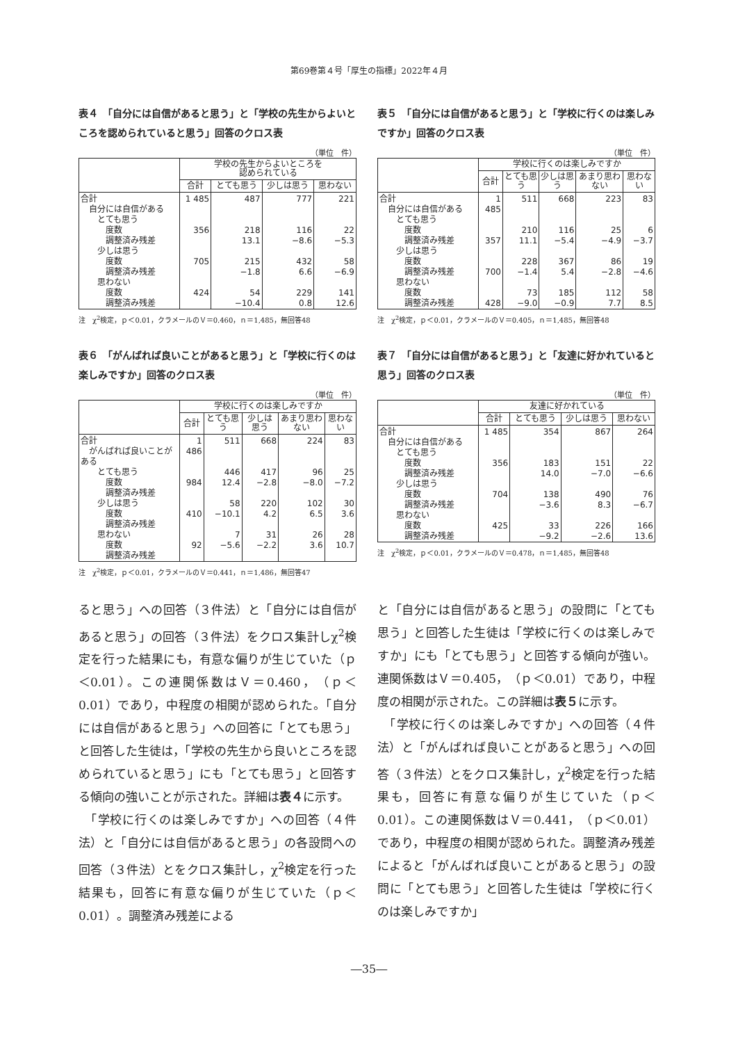第69巻第４号「厚生の指標」2022年４月
表４　「自分には自信があると思う」と「学校の先生からよいところを認められていると思う」回答のクロス表
（単位　件）
| | 学校の先生からよいところを 認められている | | | |
| --- | --- | --- | --- | --- |
| | 合計 | とても思う | 少しは思う | 思わない |
| 合計 自分には自信がある とても思う 度数 調整済み残差 少しは思う 度数 調整済み残差 思わない 度数 調整済み残差 | 1 485 356 705 424 | 487 218 13.1 215 −1.8 54 −10.4 | 777 116 −8.6 432 6.6 229 0.8 | 221 22 −5.3 58 −6.9 141 12.6 |
注　χ<sup>2</sup>検定，ｐ＜0.01，クラメールのＶ＝0.460，ｎ＝1,485，無回答48
表５　「自分には自信があると思う」と「学校に行くのは楽しみですか」回答のクロス表
（単位　件）
| | 学校に行くのは楽しみですか | | | | |
| --- | --- | --- | --- | --- | --- |
| | 合計 | とても思う | 少しは思う | あまり思わない | 思わない |
| 合計 自分には自信がある とても思う 度数 調整済み残差 少しは思う 度数 調整済み残差 思わない 度数 調整済み残差 | 1 485 357 700 428 | 511 210 11.1 228 −1.4 73 −9.0 | 668 116 −5.4 367 5.4 185 −0.9 | 223 25 −4.9 86 −2.8 112 7.7 | 83 6 −3.7 19 −4.6 58 8.5 |
注　χ<sup>2</sup>検定，ｐ＜0.01，クラメールのＶ＝0.405，ｎ＝1,485，無回答48
表６　「がんばれば良いことがあると思う」と「学校に行くのは楽しみですか」回答のクロス表
（単位　件）
| | 学校に行くのは楽しみですか | | | | |
| --- | --- | --- | --- | --- | --- |
| | 合計 | とても思う | 少しは思う | あまり思わない | 思わない |
| 合計 がんばれば良いことがある とても思う 度数 調整済み残差 少しは思う 度数 調整済み残差 思わない 度数 調整済み残差 | 1 486 984 410 92 | 511 446 12.4 58 −10.1 7 −5.6 | 668 417 −2.8 220 4.2 31 −2.2 | 224 96 −8.0 102 6.5 26 3.6 | 83 25 −7.2 30 3.6 28 10.7 |
注　χ<sup>2</sup>検定，ｐ＜0.01，クラメールのＶ＝0.441，ｎ＝1,486，無回答47
表７　「自分には自信があると思う」と「友達に好かれていると思う」回答のクロス表
（単位　件）
| | 友達に好かれている | | | |
| --- | --- | --- | --- | --- |
| | 合計 | とても思う | 少しは思う | 思わない |
| 合計 自分には自信がある とても思う 度数 調整済み残差 少しは思う 度数 調整済み残差 思わない 度数 調整済み残差 | 1 485 356 704 425 | 354 183 14.0 138 −3.6 33 −9.2 | 867 151 −7.0 490 8.3 226 −2.6 | 264 22 −6.6 76 −6.7 166 13.6 |
注　χ<sup>2</sup>検定，ｐ＜0.01，クラメールのＶ＝0.478，ｎ＝1,485，無回答48
ると思う」への回答（３件法）と「自分には自信があると思う」の回答（３件法）をクロス集計しχ<sup>2</sup>検定を行った結果にも，有意な偏りが生じていた（ｐ＜0.01）。この連関係数はＶ＝0.460，（ｐ＜0.01）であり，中程度の相関が認められた。「自分には自信があると思う」への回答に「とても思う」と回答した生徒は，「学校の先生から良いところを認められていると思う」にも「とても思う」と回答する傾向の強いことが示された。詳細は表４に示す。
　「学校に行くのは楽しみですか」への回答（４件法）と「自分には自信があると思う」の各設問への回答（３件法）とをクロス集計し，χ<sup>2</sup>検定を行った結果も，回答に有意な偏りが生じていた（ｐ＜0.01）。調整済み残差による
と「自分には自信があると思う」の設問に「とても思う」と回答した生徒は「学校に行くのは楽しみですか」にも「とても思う」と回答する傾向が強い。連関係数はＶ＝0.405，（ｐ＜0.01）であり，中程度の相関が示された。この詳細は表５に示す。
　「学校に行くのは楽しみですか」への回答（４件法）と「がんばれば良いことがあると思う」への回答（３件法）とをクロス集計し，χ<sup>2</sup>検定を行った結果も，回答に有意な偏りが生じていた（ｐ＜0.01）。この連関係数はＶ＝0.441，（ｐ＜0.01）であり，中程度の相関が認められた。調整済み残差によると「がんばれば良いことがあると思う」の設問に「とても思う」と回答した生徒は「学校に行くのは楽しみですか」
―35―